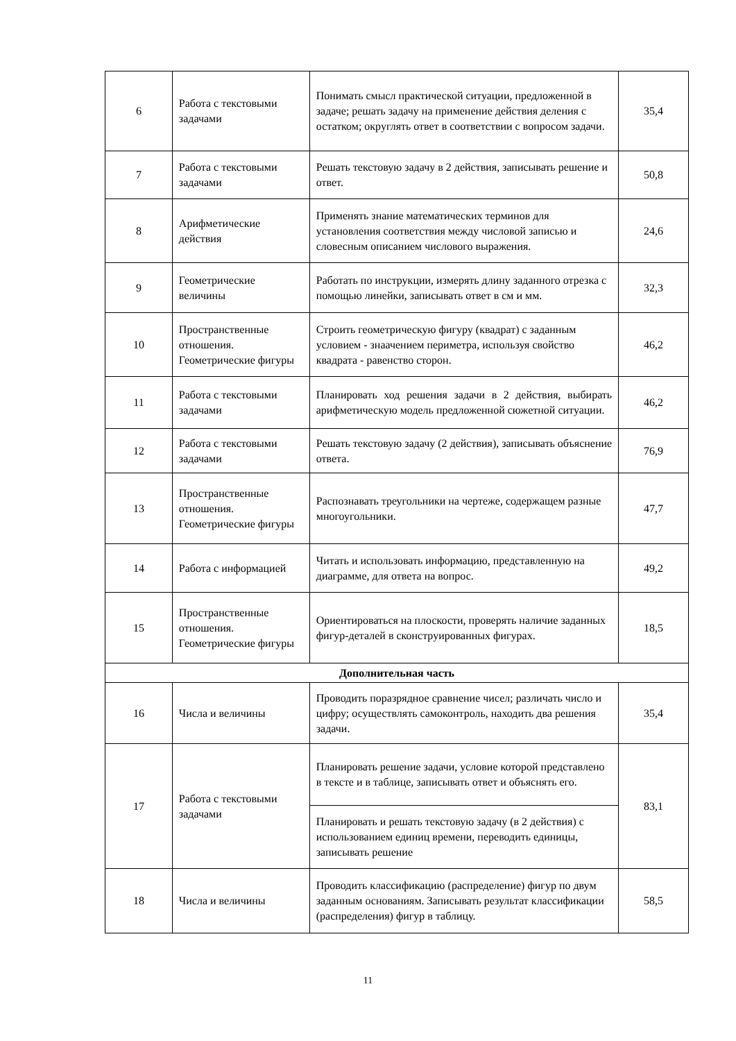| 6 | Работа с текстовыми задачами | Понимать смысл практической ситуации, предложенной в задаче; решать задачу на применение действия деления с остатком; округлять ответ в соответствии с вопросом задачи. | 35,4 |
| 7 | Работа с текстовыми задачами | Решать текстовую задачу в 2 действия, записывать решение и ответ. | 50,8 |
| 8 | Арифметические действия | Применять знание математических терминов для установления соответствия между числовой записью и словесным описанием числового выражения. | 24,6 |
| 9 | Геометрические величины | Работать по инструкции, измерять длину заданного отрезка с помощью линейки, записывать ответ в см и мм. | 32,3 |
| 10 | Пространственные отношения. Геометрические фигуры | Строить геометрическую фигуру (квадрат) с заданным условием - знаачением периметра, используя свойство квадрата - равенство сторон. | 46,2 |
| 11 | Работа с текстовыми задачами | Планировать ход решения задачи в 2 действия, выбирать арифметическую модель предложенной сюжетной ситуации. | 46,2 |
| 12 | Работа с текстовыми задачами | Решать текстовую задачу (2 действия), записывать объяснение ответа. | 76,9 |
| 13 | Пространственные отношения. Геометрические фигуры | Распознавать треугольники на чертеже, содержащем разные многоугольники. | 47,7 |
| 14 | Работа с информацией | Читать и использовать информацию, представленную на диаграмме, для ответа на вопрос. | 49,2 |
| 15 | Пространственные отношения. Геометрические фигуры | Ориентироваться на плоскости, проверять наличие заданных фигур-деталей в сконструированных фигурах. | 18,5 |
| Дополнительная часть | | | |
| 16 | Числа и величины | Проводить поразрядное сравнение чисел; различать число и цифру; осуществлять самоконтроль, находить два решения задачи. | 35,4 |
| 17 | Работа с текстовыми задачами | Планировать решение задачи, условие которой представлено в тексте и в таблице, записывать ответ и объяснять его. | 83,1 |
| | | Планировать и решать текстовую задачу (в 2 действия) с использованием единиц времени, переводить единицы, записывать решение | |
| 18 | Числа и величины | Проводить классификацию (распределение) фигур по двум заданным основаниям. Записывать результат классификации (распределения) фигур в таблицу. | 58,5 |
11